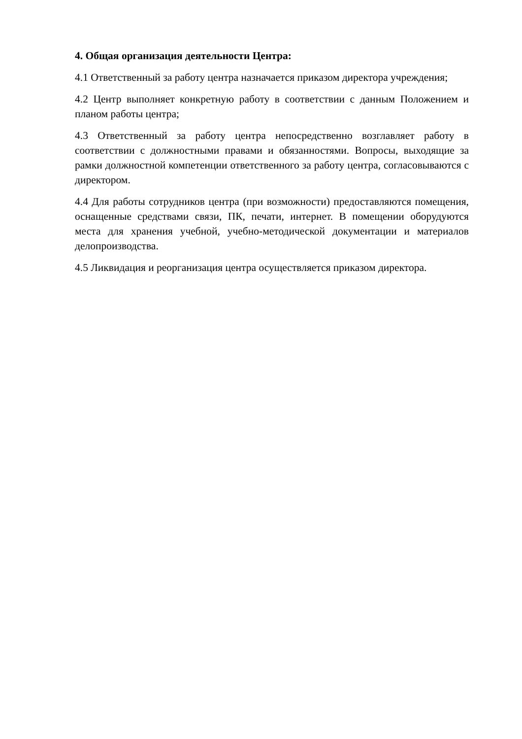4. Общая организация деятельности Центра:
4.1 Ответственный за работу центра назначается приказом директора учреждения;
4.2 Центр выполняет конкретную работу в соответствии с данным Положением и планом работы центра;
4.3 Ответственный за работу центра непосредственно возглавляет работу в соответствии с должностными правами и обязанностями. Вопросы, выходящие за рамки должностной компетенции ответственного за работу центра, согласовываются с директором.
4.4 Для работы сотрудников центра (при возможности) предоставляются помещения, оснащенные средствами связи, ПК, печати, интернет. В помещении оборудуются места для хранения учебной, учебно-методической документации и материалов делопроизводства.
4.5 Ликвидация и реорганизация центра осуществляется приказом директора.